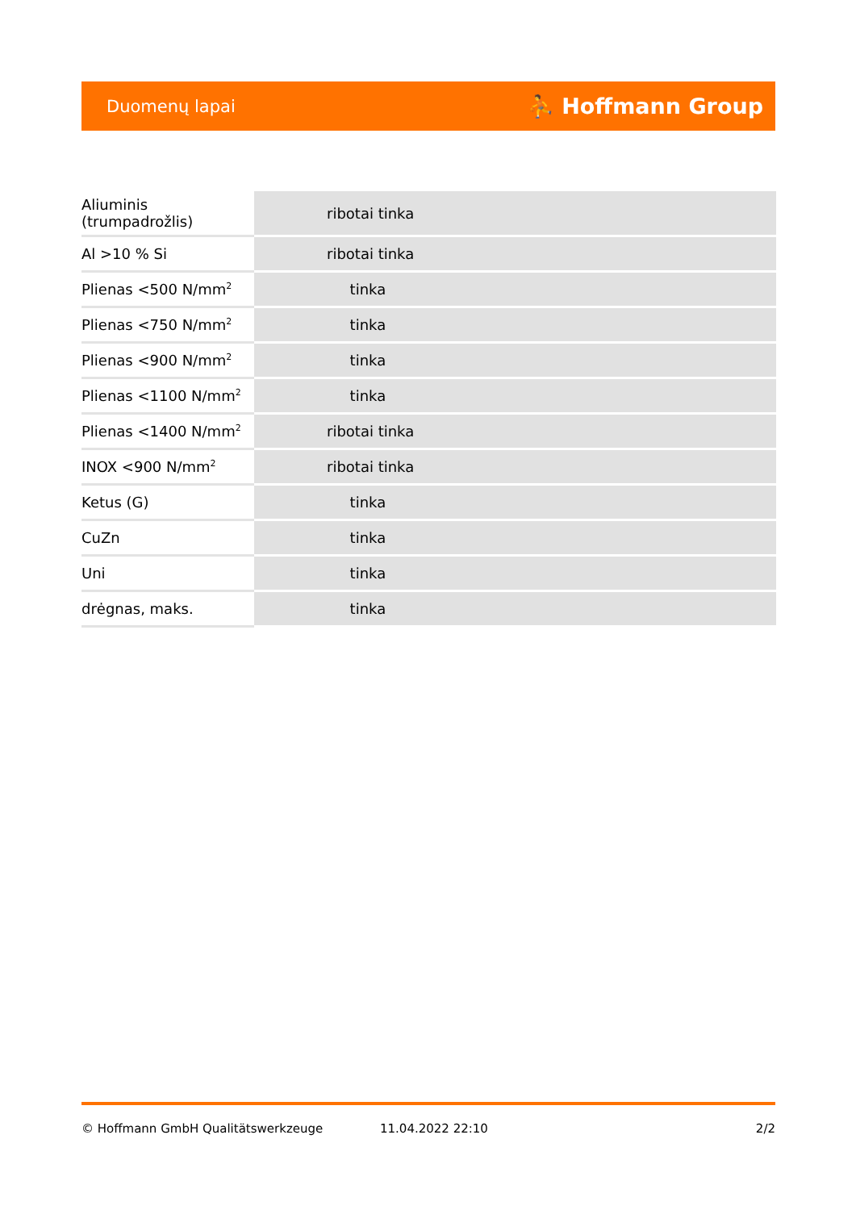Duomenų lapai ⛹ Hoffmann Group
| Aliuminis (trumpadrožlis) | ribotai tinka |
| Al >10 % Si | ribotai tinka |
| Plienas <500 N/mm<sup>2</sup> | tinka |
| Plienas <750 N/mm<sup>2</sup> | tinka |
| Plienas <900 N/mm<sup>2</sup> | tinka |
| Plienas <1100 N/mm<sup>2</sup> | tinka |
| Plienas <1400 N/mm<sup>2</sup> | ribotai tinka |
| INOX <900 N/mm<sup>2</sup> | ribotai tinka |
| Ketus (G) | tinka |
| CuZn | tinka |
| Uni | tinka |
| drėgnas, maks. | tinka |
© Hoffmann GmbH Qualitätswerkzeuge 11.04.2022 22:10 2/2